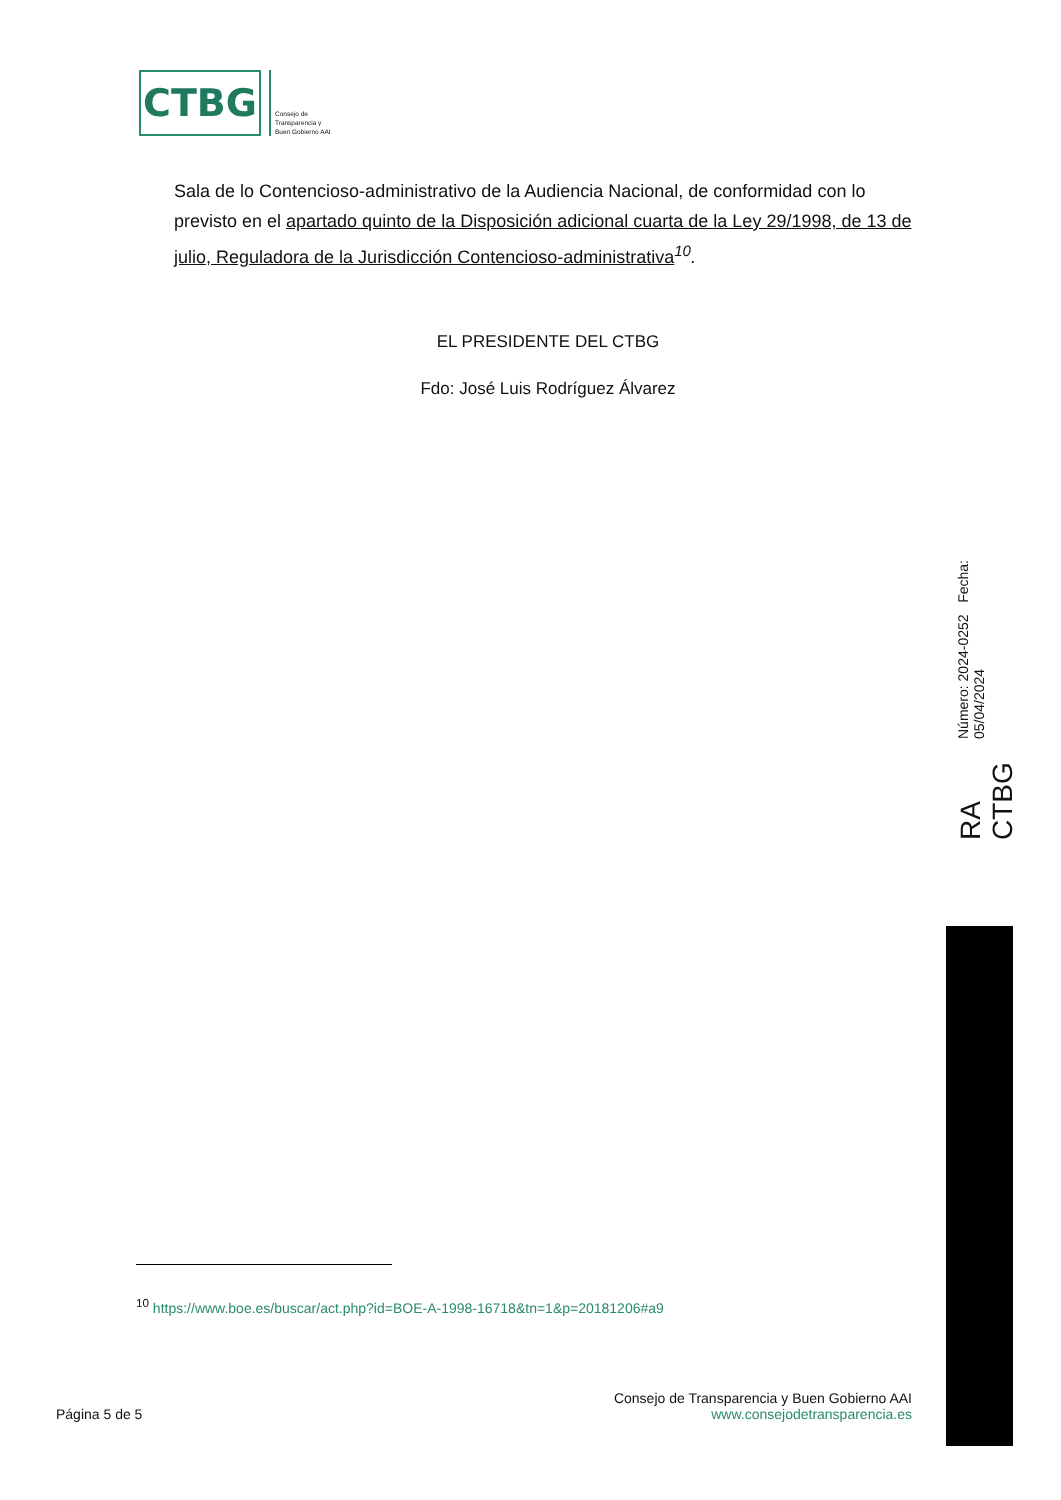CTBG
Consejo de
Transparencia y
Buen Gobierno AAI
Sala de lo Contencioso-administrativo de la Audiencia Nacional, de conformidad con lo previsto en el apartado quinto de la Disposición adicional cuarta de la Ley 29/1998, de 13 de julio, Reguladora de la Jurisdicción Contencioso-administrativa <sup>10</sup>.
EL PRESIDENTE DEL CTBG
Fdo: José Luis Rodríguez Álvarez
RA CTBG Número: 2024-0252 Fecha: 05/04/2024
<sup>10</sup> https://www.boe.es/buscar/act.php?id=BOE-A-1998-16718&tn=1&p=20181206#a9
Página 5 de 5
Consejo de Transparencia y Buen Gobierno AAI
www.consejodetransparencia.es